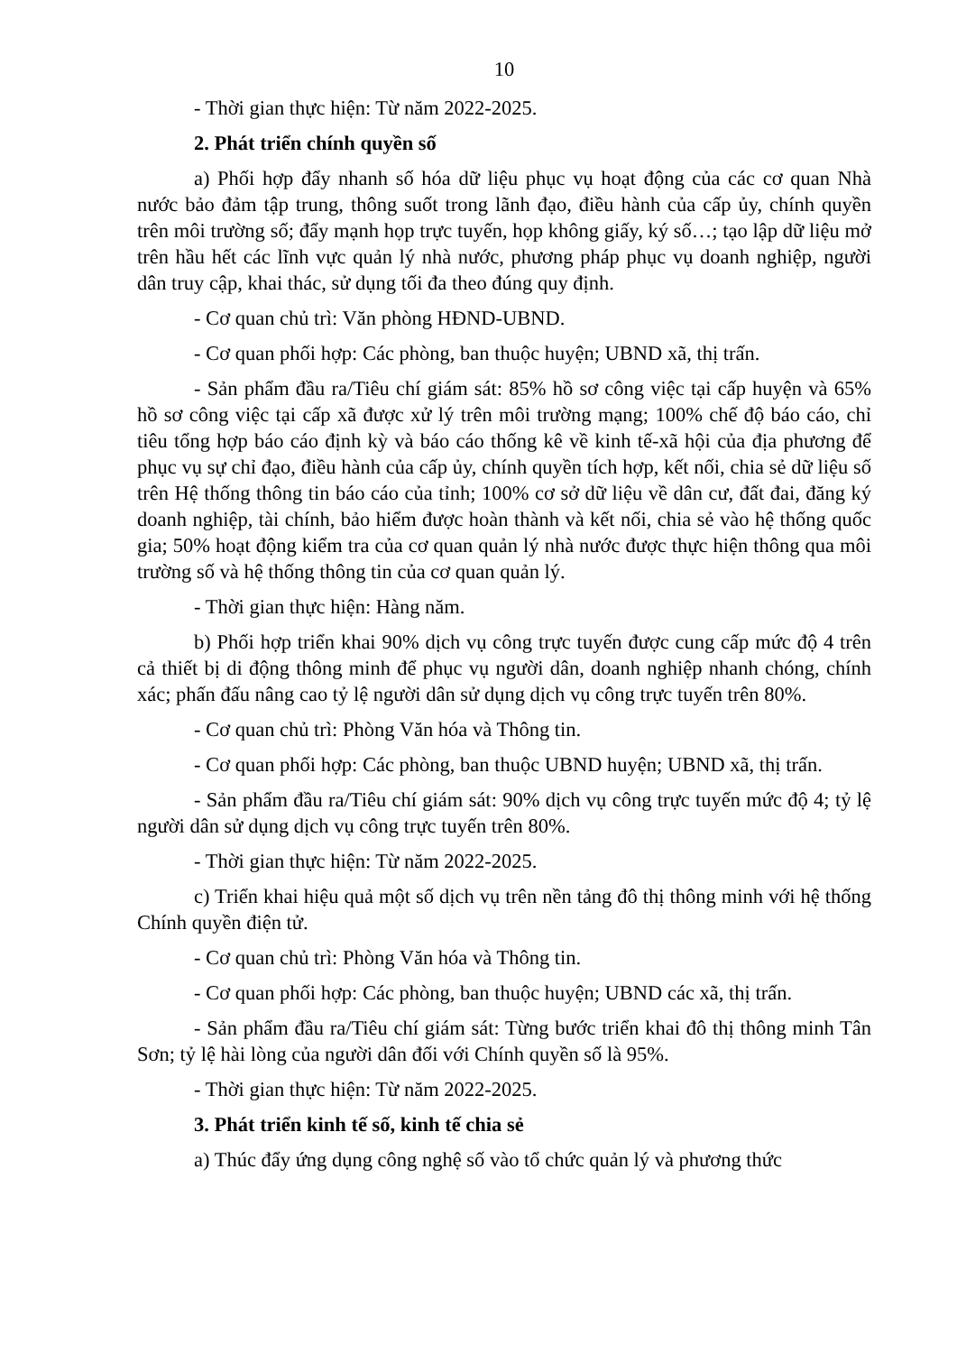10
- Thời gian thực hiện: Từ năm 2022-2025.
2. Phát triển chính quyền số
a) Phối hợp đẩy nhanh số hóa dữ liệu phục vụ hoạt động của các cơ quan Nhà nước bảo đảm tập trung, thông suốt trong lãnh đạo, điều hành của cấp ủy, chính quyền trên môi trường số; đẩy mạnh họp trực tuyến, họp không giấy, ký số…; tạo lập dữ liệu mở trên hầu hết các lĩnh vực quản lý nhà nước, phương pháp phục vụ doanh nghiệp, người dân truy cập, khai thác, sử dụng tối đa theo đúng quy định.
- Cơ quan chủ trì: Văn phòng HĐND-UBND.
- Cơ quan phối hợp: Các phòng, ban thuộc huyện; UBND xã, thị trấn.
- Sản phẩm đầu ra/Tiêu chí giám sát: 85% hồ sơ công việc tại cấp huyện và 65% hồ sơ công việc tại cấp xã được xử lý trên môi trường mạng; 100% chế độ báo cáo, chỉ tiêu tổng hợp báo cáo định kỳ và báo cáo thống kê về kinh tế-xã hội của địa phương để phục vụ sự chỉ đạo, điều hành của cấp ủy, chính quyền tích hợp, kết nối, chia sẻ dữ liệu số trên Hệ thống thông tin báo cáo của tỉnh; 100% cơ sở dữ liệu về dân cư, đất đai, đăng ký doanh nghiệp, tài chính, bảo hiểm được hoàn thành và kết nối, chia sẻ vào hệ thống quốc gia; 50% hoạt động kiểm tra của cơ quan quản lý nhà nước được thực hiện thông qua môi trường số và hệ thống thông tin của cơ quan quản lý.
- Thời gian thực hiện: Hàng năm.
b) Phối hợp triển khai 90% dịch vụ công trực tuyến được cung cấp mức độ 4 trên cả thiết bị di động thông minh để phục vụ người dân, doanh nghiệp nhanh chóng, chính xác; phấn đấu nâng cao tỷ lệ người dân sử dụng dịch vụ công trực tuyến trên 80%.
- Cơ quan chủ trì: Phòng Văn hóa và Thông tin.
- Cơ quan phối hợp: Các phòng, ban thuộc UBND huyện; UBND xã, thị trấn.
- Sản phẩm đầu ra/Tiêu chí giám sát: 90% dịch vụ công trực tuyến mức độ 4; tỷ lệ người dân sử dụng dịch vụ công trực tuyến trên 80%.
- Thời gian thực hiện: Từ năm 2022-2025.
c) Triển khai hiệu quả một số dịch vụ trên nền tảng đô thị thông minh với hệ thống Chính quyền điện tử.
- Cơ quan chủ trì: Phòng Văn hóa và Thông tin.
- Cơ quan phối hợp: Các phòng, ban thuộc huyện; UBND các xã, thị trấn.
- Sản phẩm đầu ra/Tiêu chí giám sát: Từng bước triển khai đô thị thông minh Tân Sơn; tỷ lệ hài lòng của người dân đối với Chính quyền số là 95%.
- Thời gian thực hiện: Từ năm 2022-2025.
3. Phát triển kinh tế số, kinh tế chia sẻ
a) Thúc đẩy ứng dụng công nghệ số vào tổ chức quản lý và phương thức